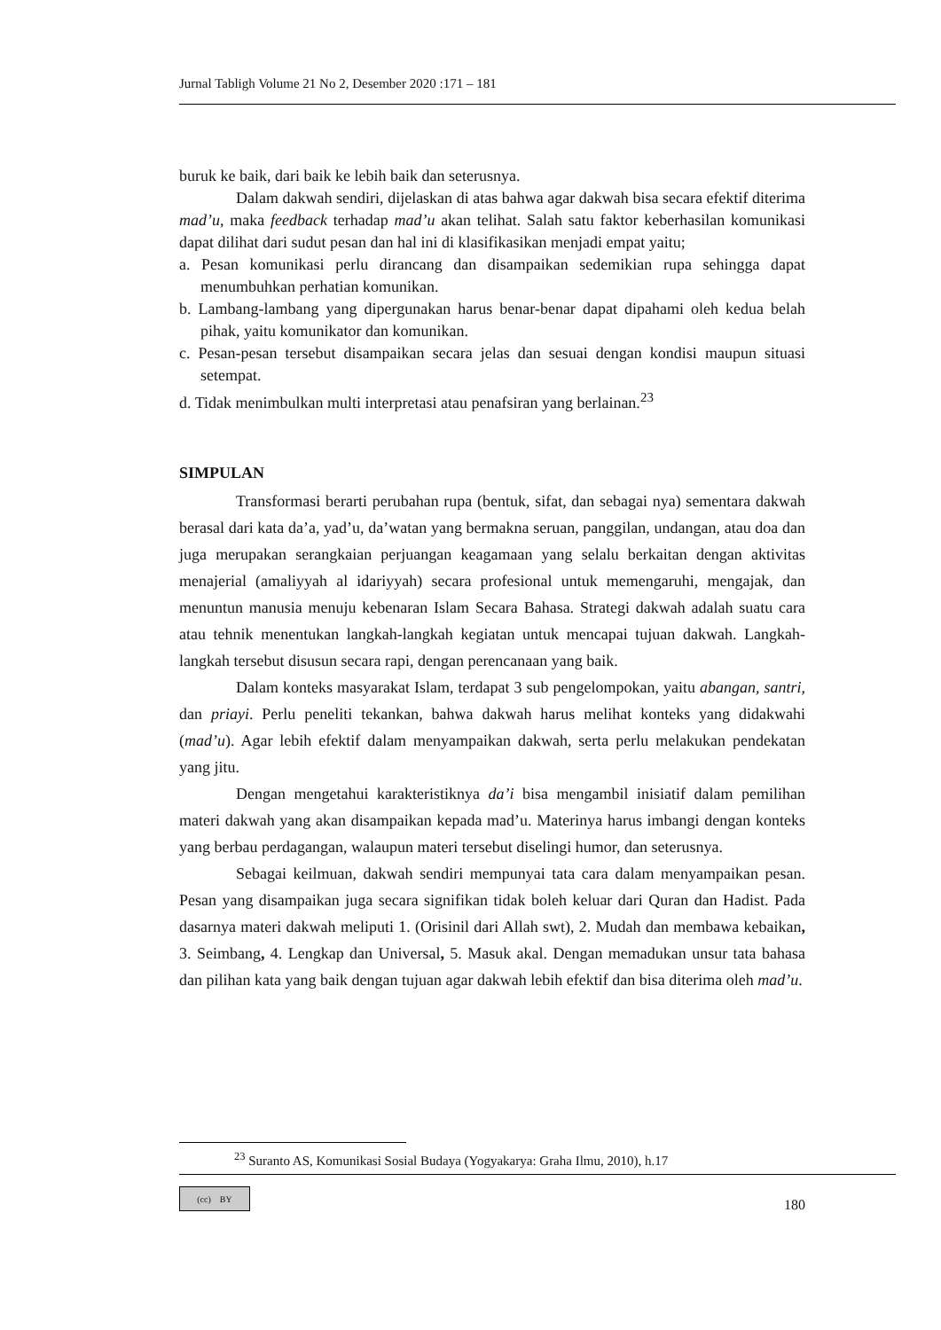Jurnal Tabligh Volume 21 No 2, Desember 2020 :171 – 181
buruk ke baik, dari baik ke lebih baik dan seterusnya.
Dalam dakwah sendiri, dijelaskan di atas bahwa agar dakwah bisa secara efektif diterima mad’u, maka feedback terhadap mad’u akan telihat. Salah satu faktor keberhasilan komunikasi dapat dilihat dari sudut pesan dan hal ini di klasifikasikan menjadi empat yaitu;
a. Pesan komunikasi perlu dirancang dan disampaikan sedemikian rupa sehingga dapat menumbuhkan perhatian komunikan.
b. Lambang-lambang yang dipergunakan harus benar-benar dapat dipahami oleh kedua belah pihak, yaitu komunikator dan komunikan.
c. Pesan-pesan tersebut disampaikan secara jelas dan sesuai dengan kondisi maupun situasi setempat.
d. Tidak menimbulkan multi interpretasi atau penafsiran yang berlainan.<sup>23</sup>
SIMPULAN
Transformasi berarti perubahan rupa (bentuk, sifat, dan sebagai nya) sementara dakwah berasal dari kata da’a, yad’u, da’watan yang bermakna seruan, panggilan, undangan, atau doa dan juga merupakan serangkaian perjuangan keagamaan yang selalu berkaitan dengan aktivitas menajerial (amaliyyah al idariyyah) secara profesional untuk memengaruhi, mengajak, dan menuntun manusia menuju kebenaran Islam Secara Bahasa. Strategi dakwah adalah suatu cara atau tehnik menentukan langkah-langkah kegiatan untuk mencapai tujuan dakwah. Langkah-langkah tersebut disusun secara rapi, dengan perencanaan yang baik.
Dalam konteks masyarakat Islam, terdapat 3 sub pengelompokan, yaitu abangan, santri, dan priayi. Perlu peneliti tekankan, bahwa dakwah harus melihat konteks yang didakwahi (mad’u). Agar lebih efektif dalam menyampaikan dakwah, serta perlu melakukan pendekatan yang jitu.
Dengan mengetahui karakteristiknya da’i bisa mengambil inisiatif dalam pemilihan materi dakwah yang akan disampaikan kepada mad’u. Materinya harus imbangi dengan konteks yang berbau perdagangan, walaupun materi tersebut diselingi humor, dan seterusnya.
Sebagai keilmuan, dakwah sendiri mempunyai tata cara dalam menyampaikan pesan. Pesan yang disampaikan juga secara signifikan tidak boleh keluar dari Quran dan Hadist. Pada dasarnya materi dakwah meliputi 1. (Orisinil dari Allah swt), 2. Mudah dan membawa kebaikan, 3. Seimbang, 4. Lengkap dan Universal, 5. Masuk akal. Dengan memadukan unsur tata bahasa dan pilihan kata yang baik dengan tujuan agar dakwah lebih efektif dan bisa diterima oleh mad’u.
<sup>23</sup> Suranto AS, Komunikasi Sosial Budaya (Yogyakarya: Graha Ilmu, 2010), h.17
(cc) BY
180